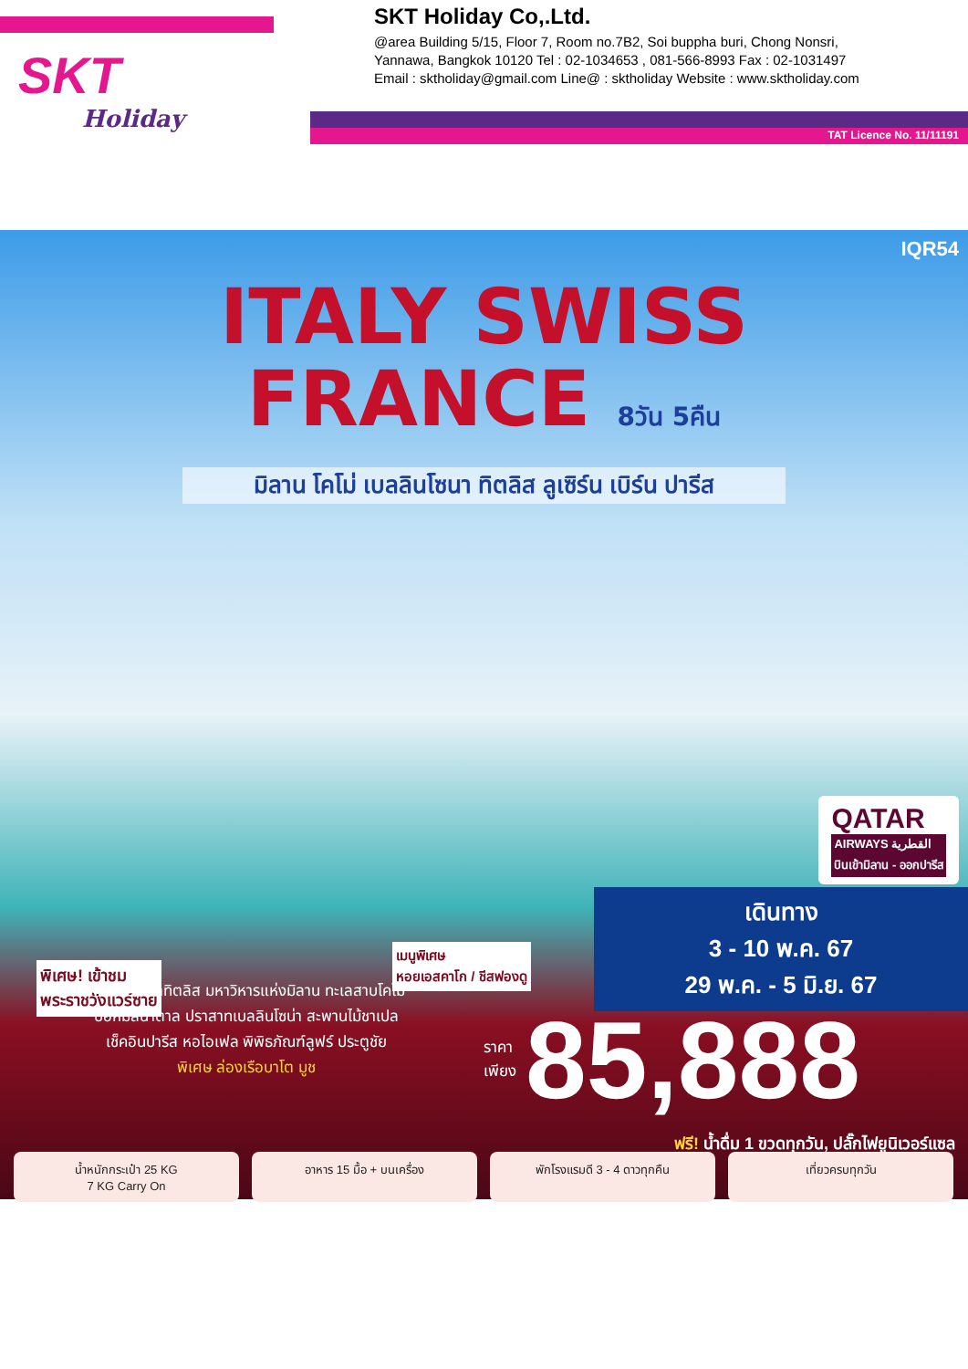SKT
Holiday
SKT Holiday Co,.Ltd.
@area Building 5/15, Floor 7, Room no.7B2, Soi buppha buri, Chong Nonsri,
Yannawa, Bangkok 10120 Tel : 02-1034653 , 081-566-8993 Fax : 02-1031497
Email : sktholiday@gmail.com Line@ : sktholiday Website : www.sktholiday.com
TAT Licence No. 11/11191
IQR54
ITALY SWISS
FRANCE 8วัน 5คืน
มิลาน โคโม่ เบลลินโซนา ทิตลิส ลูเซิร์น เบิร์น ปารีส
QATAR
AIRWAYS القطرية
บินเข้ามิลาน - ออกปารีส
เดินทาง
3 - 10 พ.ค. 67
29 พ.ค. - 5 มิ.ย. 67
เมนูพิเศษ
หอยเอสคาโก / ชีสฟองดู
พิเศษ! เข้าชม
พระราชวังแวร์ซาย
พิชิตยอดเขาทิตลิส มหาวิหารแห่งมิลาน ทะเลสาบโคโม่
บ่อหมีสีน้ำตาล ปราสาทเบลลินโซน่า สะพานไม้ชาเปล
เช็คอินปารีส หอไอเฟล พิพิธภัณฑ์ลูฟร์ ประตูชัย
พิเศษ ล่องเรือบาโต มูช
ราคา
เพียง 85,888
ฟรี! น้ำดื่ม 1 ขวดทุกวัน, ปลั๊กไฟยูนิเวอร์แซล
น้ำหนักกระเป๋า 25 KG
7 KG Carry On
อาหาร 15 มื้อ + บนเครื่อง พักโรงแรมดี 3 - 4 ดาวทุกคืน เที่ยวครบทุกวัน